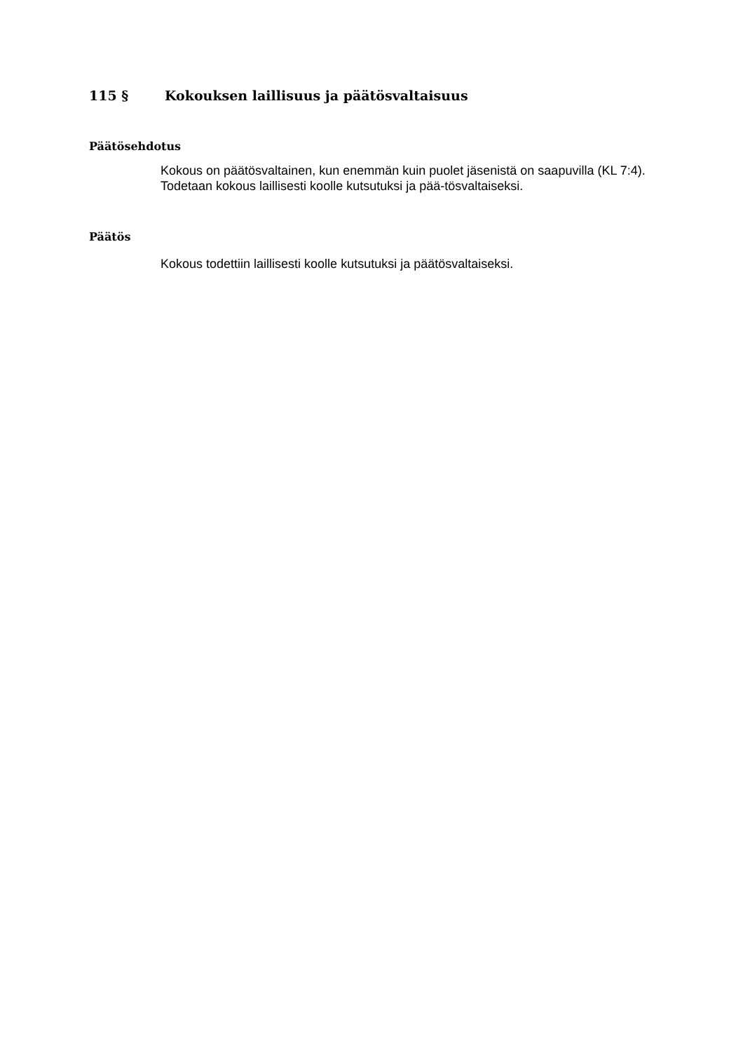115 § Kokouksen laillisuus ja päätösvaltaisuus
Päätösehdotus
Kokous on päätösvaltainen, kun enemmän kuin puolet jäsenistä on saapuvilla (KL 7:4). Todetaan kokous laillisesti koolle kutsutuksi ja pää-tösvaltaiseksi.
Päätös
Kokous todettiin laillisesti koolle kutsutuksi ja päätösvaltaiseksi.